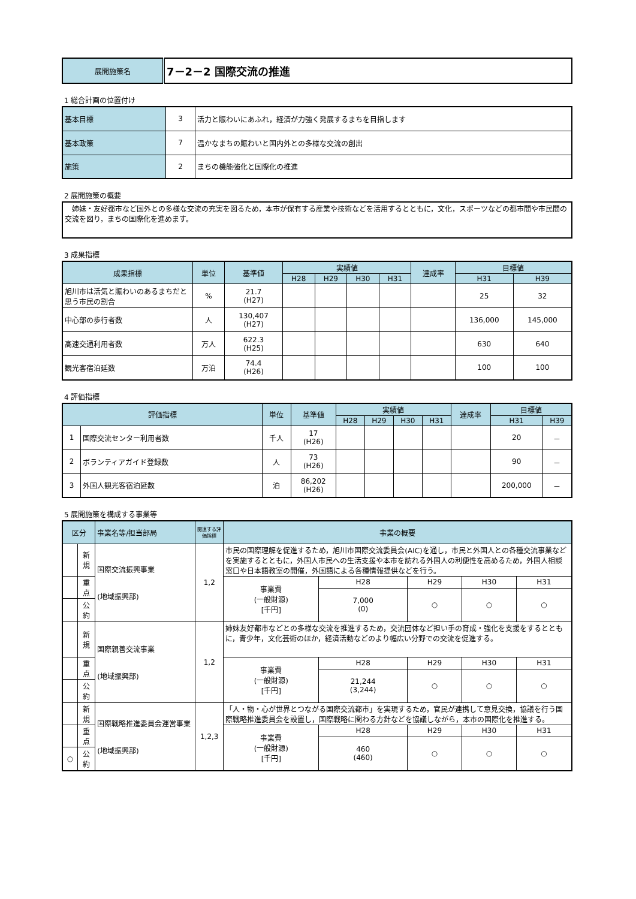| 展開施策名 | 7－2－2 国際交流の推進 |
1 総合計画の位置付け
| 基本目標 | 3 | 活力と賑わいにあふれ，経済が力強く発展するまちを目指します |
| 基本政策 | 7 | 温かなまちの賑わいと国内外との多様な交流の創出 |
| 施策 | 2 | まちの機能強化と国際化の推進 |
2 展開施策の概要
| 姉妹・友好都市など国外との多様な交流の充実を図るため，本市が保有する産業や技術などを活用するとともに，文化，スポーツなどの都市間や市民間の交流を図り，まちの国際化を進めます。 |
3 成果指標
| 成果指標 | 単位 | 基準値 | 実績値 | | | | 達成率 | 目標値 | |
| --- | --- | --- | --- | --- | --- | --- | --- | --- | --- |
| | | | H28 | H29 | H30 | H31 | | H31 | H39 |
| 旭川市は活気と賑わいのあるまちだと思う市民の割合 | % | 21.7 (H27) | | | | | | 25 | 32 |
| 中心部の歩行者数 | 人 | 130,407 (H27) | | | | | | 136,000 | 145,000 |
| 高速交通利用者数 | 万人 | 622.3 (H25) | | | | | | 630 | 640 |
| 観光客宿泊延数 | 万泊 | 74.4 (H26) | | | | | | 100 | 100 |
4 評価指標
| 評価指標 | | 単位 | 基準値 | 実績値 | | | | 達成率 | 目標値 | |
| --- | --- | --- | --- | --- | --- | --- | --- | --- | --- | --- |
| | | | | H28 | H29 | H30 | H31 | | H31 | H39 |
| 1 | 国際交流センター利用者数 | 千人 | 17 (H26) | | | | | | 20 | － |
| 2 | ボランティアガイド登録数 | 人 | 73 (H26) | | | | | | 90 | － |
| 3 | 外国人観光客宿泊延数 | 泊 | 86,202 (H26) | | | | | | 200,000 | － |
5 展開施策を構成する事業等
| 区分 | | 事業名等/担当部局 | 関連する評価指標 | 事業の概要 | | | | |
| --- | --- | --- | --- | --- | --- | --- | --- | --- |
| | 新規 | 国際交流振興事業 (地域振興部) | 1,2 | 市民の国際理解を促進するため，旭川市国際交流委員会(AIC)を通し，市民と外国人との各種交流事業などを実施するとともに，外国人市民への生活支援や本市を訪れる外国人の利便性を高めるため，外国人相談窓口や日本語教室の開催，外国語による各種情報提供などを行う。 | | | | |
| | 重点 | | | 事業費 (一般財源) [千円] | H28 | H29 | H30 | H31 |
| | | | | | 7,000 (0) | ○ | ○ | ○ |
| | 公約 | | | | | | | |
| | 新規 | 国際親善交流事業 (地域振興部) | 1,2 | 姉妹友好都市などとの多様な交流を推進するため，交流団体など担い手の育成・強化を支援をするとともに，青少年，文化芸術のほか，経済活動などのより幅広い分野での交流を促進する。 | | | | |
| | 重点 | | | 事業費 (一般財源) [千円] | H28 | H29 | H30 | H31 |
| | | | | | 21,244 (3,244) | ○ | ○ | ○ |
| | 公約 | | | | | | | |
| | 新規 | 国際戦略推進委員会運営事業 (地域振興部) | 1,2,3 | 「人・物・心が世界とつながる国際交流都市」を実現するため，官民が連携して意見交換，協議を行う国際戦略推進委員会を設置し，国際戦略に関わる方針などを協議しながら，本市の国際化を推進する。 | | | | |
| | 重点 | | | 事業費 (一般財源) [千円] | H28 | H29 | H30 | H31 |
| | | | | | 460 (460) | ○ | ○ | ○ |
| ○ | 公約 | | | | | | | |